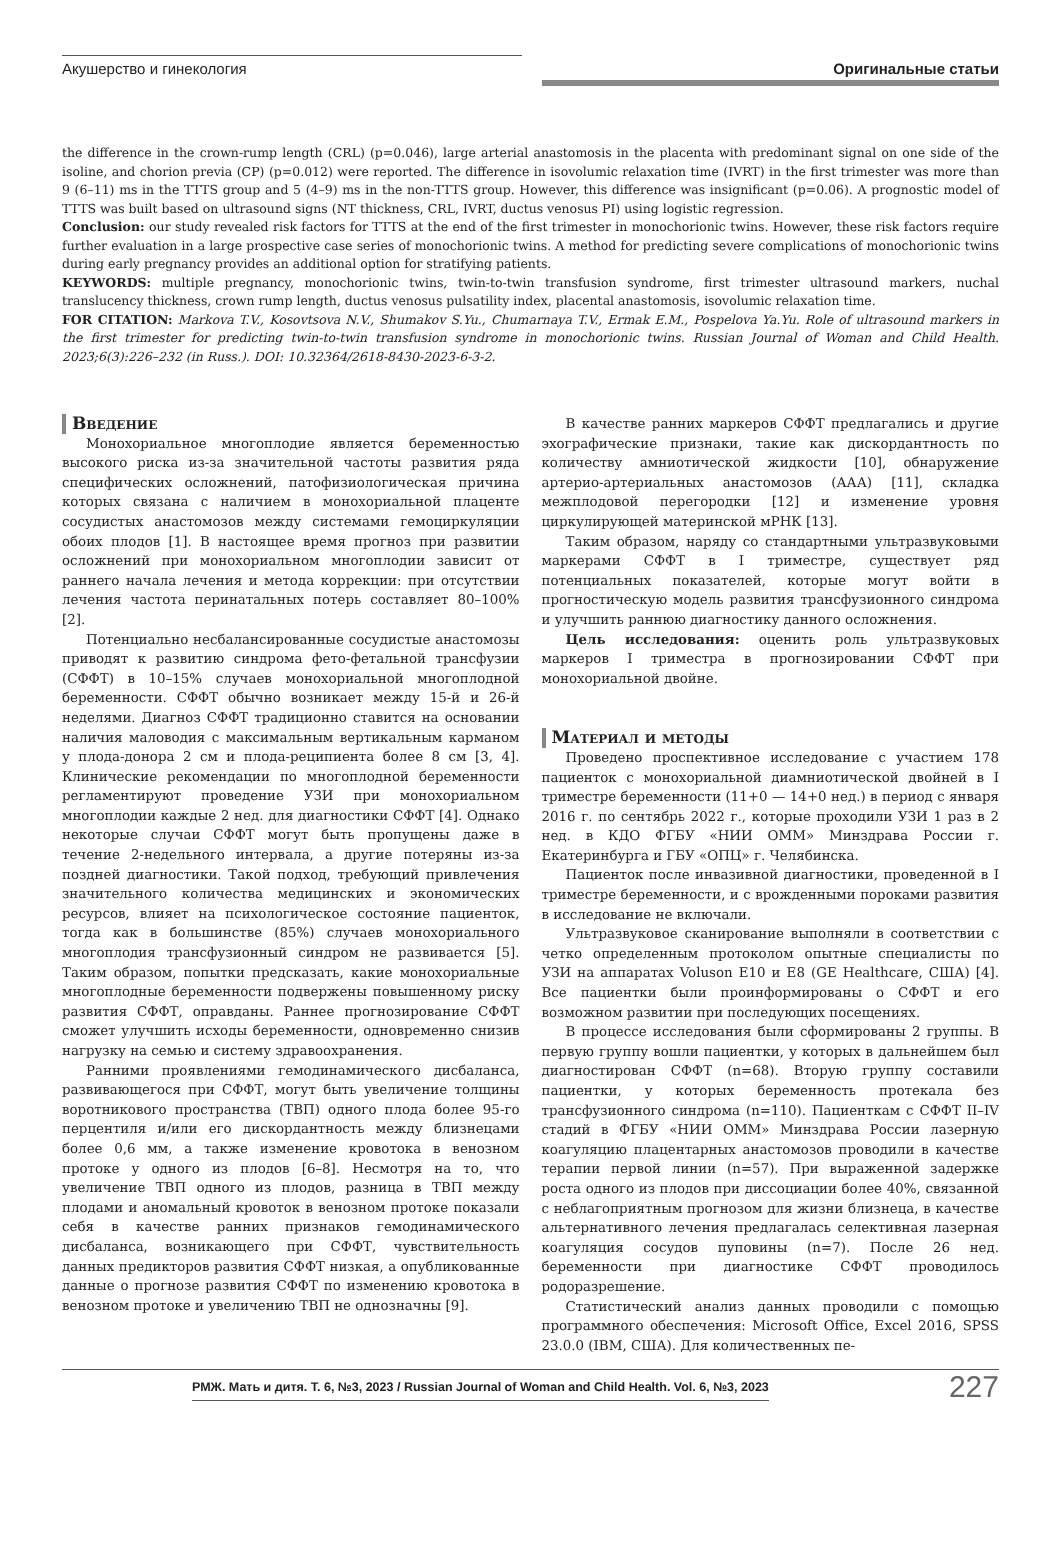Акушерство и гинекология
Оригинальные статьи
the difference in the crown-rump length (CRL) (p=0.046), large arterial anastomosis in the placenta with predominant signal on one side of the isoline, and chorion previa (CP) (p=0.012) were reported. The difference in isovolumic relaxation time (IVRT) in the first trimester was more than 9 (6–11) ms in the TTTS group and 5 (4–9) ms in the non-TTTS group. However, this difference was insignificant (p=0.06). A prognostic model of TTTS was built based on ultrasound signs (NT thickness, CRL, IVRT, ductus venosus PI) using logistic regression.
Conclusion: our study revealed risk factors for TTTS at the end of the first trimester in monochorionic twins. However, these risk factors require further evaluation in a large prospective case series of monochorionic twins. A method for predicting severe complications of monochorionic twins during early pregnancy provides an additional option for stratifying patients.
KEYWORDS: multiple pregnancy, monochorionic twins, twin-to-twin transfusion syndrome, first trimester ultrasound markers, nuchal translucency thickness, crown rump length, ductus venosus pulsatility index, placental anastomosis, isovolumic relaxation time.
FOR CITATION: Markova T.V., Kosovtsova N.V., Shumakov S.Yu., Chumarnaya T.V., Ermak E.M., Pospelova Ya.Yu. Role of ultrasound markers in the first trimester for predicting twin-to-twin transfusion syndrome in monochorionic twins. Russian Journal of Woman and Child Health. 2023;6(3):226–232 (in Russ.). DOI: 10.32364/2618-8430-2023-6-3-2.
Введение
Монохориальное многоплодие является беременностью высокого риска из-за значительной частоты развития ряда специфических осложнений, патофизиологическая причина которых связана с наличием в монохориальной плаценте сосудистых анастомозов между системами гемоциркуляции обоих плодов [1]. В настоящее время прогноз при развитии осложнений при монохориальном многоплодии зависит от раннего начала лечения и метода коррекции: при отсутствии лечения частота перинатальных потерь составляет 80–100% [2].
Потенциально несбалансированные сосудистые анастомозы приводят к развитию синдрома фето-фетальной трансфузии (СФФТ) в 10–15% случаев монохориальной многоплодной беременности. СФФТ обычно возникает между 15-й и 26-й неделями. Диагноз СФФТ традиционно ставится на основании наличия маловодия с максимальным вертикальным карманом у плода-донора 2 см и плода-реципиента более 8 см [3, 4]. Клинические рекомендации по многоплодной беременности регламентируют проведение УЗИ при монохориальном многоплодии каждые 2 нед. для диагностики СФФТ [4]. Однако некоторые случаи СФФТ могут быть пропущены даже в течение 2-недельного интервала, а другие потеряны из-за поздней диагностики. Такой подход, требующий привлечения значительного количества медицинских и экономических ресурсов, влияет на психологическое состояние пациенток, тогда как в большинстве (85%) случаев монохориального многоплодия трансфузионный синдром не развивается [5]. Таким образом, попытки предсказать, какие монохориальные многоплодные беременности подвержены повышенному риску развития СФФТ, оправданы. Раннее прогнозирование СФФТ сможет улучшить исходы беременности, одновременно снизив нагрузку на семью и систему здравоохранения.
Ранними проявлениями гемодинамического дисбаланса, развивающегося при СФФТ, могут быть увеличение толщины воротникового пространства (ТВП) одного плода более 95-го перцентиля и/или его дискордантность между близнецами более 0,6 мм, а также изменение кровотока в венозном протоке у одного из плодов [6–8]. Несмотря на то, что увеличение ТВП одного из плодов, разница в ТВП между плодами и аномальный кровоток в венозном протоке показали себя в качестве ранних признаков гемодинамического дисбаланса, возникающего при СФФТ, чувствительность данных предикторов развития СФФТ низкая, а опубликованные данные о прогнозе развития СФФТ по изменению кровотока в венозном протоке и увеличению ТВП не однозначны [9].
В качестве ранних маркеров СФФТ предлагались и другие эхографические признаки, такие как дискордантность по количеству амниотической жидкости [10], обнаружение артерио-артериальных анастомозов (ААА) [11], складка межплодовой перегородки [12] и изменение уровня циркулирующей материнской мРНК [13].
Таким образом, наряду со стандартными ультразвуковыми маркерами СФФТ в I триместре, существует ряд потенциальных показателей, которые могут войти в прогностическую модель развития трансфузионного синдрома и улучшить раннюю диагностику данного осложнения.
Цель исследования: оценить роль ультразвуковых маркеров I триместра в прогнозировании СФФТ при монохориальной двойне.
Материал и методы
Проведено проспективное исследование с участием 178 пациенток с монохориальной диамниотической двойней в I триместре беременности (11+0 — 14+0 нед.) в период с января 2016 г. по сентябрь 2022 г., которые проходили УЗИ 1 раз в 2 нед. в КДО ФГБУ «НИИ ОММ» Минздрава России г. Екатеринбурга и ГБУ «ОПЦ» г. Челябинска.
Пациенток после инвазивной диагностики, проведенной в I триместре беременности, и с врожденными пороками развития в исследование не включали.
Ультразвуковое сканирование выполняли в соответствии с четко определенным протоколом опытные специалисты по УЗИ на аппаратах Voluson E10 и E8 (GE Healthcare, США) [4]. Все пациентки были проинформированы о СФФТ и его возможном развитии при последующих посещениях.
В процессе исследования были сформированы 2 группы. В первую группу вошли пациентки, у которых в дальнейшем был диагностирован СФФТ (n=68). Вторую группу составили пациентки, у которых беременность протекала без трансфузионного синдрома (n=110). Пациенткам с СФФТ II–IV стадий в ФГБУ «НИИ ОММ» Минздрава России лазерную коагуляцию плацентарных анастомозов проводили в качестве терапии первой линии (n=57). При выраженной задержке роста одного из плодов при диссоциации более 40%, связанной с неблагоприятным прогнозом для жизни близнеца, в качестве альтернативного лечения предлагалась селективная лазерная коагуляция сосудов пуповины (n=7). После 26 нед. беременности при диагностике СФФТ проводилось родоразрешение.
Статистический анализ данных проводили с помощью программного обеспечения: Microsoft Office, Excel 2016, SPSS 23.0.0 (IBM, США). Для количественных пе-
РМЖ. Мать и дитя. Т. 6, №3, 2023 / Russian Journal of Woman and Child Health. Vol. 6, №3, 2023
227